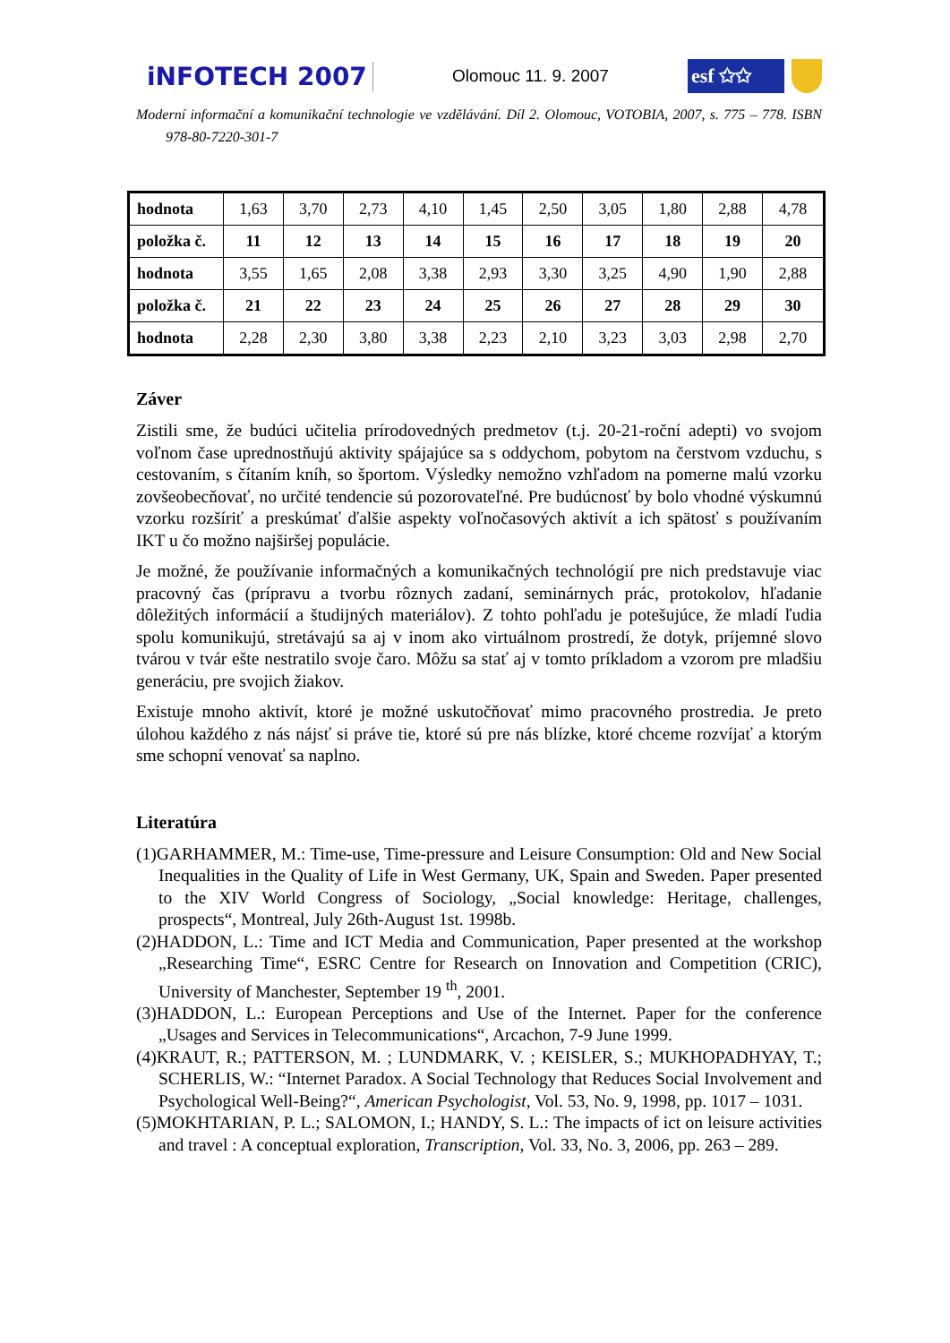iNFOTECH 2007 Olomouc 11. 9. 2007 esf ✩✩
Moderní informační a komunikační technologie ve vzdělávání. Díl 2. Olomouc, VOTOBIA, 2007, s. 775 – 778. ISBN 978-80-7220-301-7
| hodnota | 1,63 | 3,70 | 2,73 | 4,10 | 1,45 | 2,50 | 3,05 | 1,80 | 2,88 | 4,78 |
| položka č. | 11 | 12 | 13 | 14 | 15 | 16 | 17 | 18 | 19 | 20 |
| hodnota | 3,55 | 1,65 | 2,08 | 3,38 | 2,93 | 3,30 | 3,25 | 4,90 | 1,90 | 2,88 |
| položka č. | 21 | 22 | 23 | 24 | 25 | 26 | 27 | 28 | 29 | 30 |
| hodnota | 2,28 | 2,30 | 3,80 | 3,38 | 2,23 | 2,10 | 3,23 | 3,03 | 2,98 | 2,70 |
Záver
Zistili sme, že budúci učitelia prírodovedných predmetov (t.j. 20-21-roční adepti) vo svojom voľnom čase uprednostňujú aktivity spájajúce sa s oddychom, pobytom na čerstvom vzduchu, s cestovaním, s čítaním kníh, so športom. Výsledky nemožno vzhľadom na pomerne malú vzorku zovšeobecňovať, no určité tendencie sú pozorovateľné. Pre budúcnosť by bolo vhodné výskumnú vzorku rozšíriť a preskúmať ďalšie aspekty voľnočasových aktivít a ich spätosť s používaním IKT u čo možno najširšej populácie.
Je možné, že používanie informačných a komunikačných technológií pre nich predstavuje viac pracovný čas (prípravu a tvorbu rôznych zadaní, seminárnych prác, protokolov, hľadanie dôležitých informácií a študijných materiálov). Z tohto pohľadu je potešujúce, že mladí ľudia spolu komunikujú, stretávajú sa aj v inom ako virtuálnom prostredí, že dotyk, príjemné slovo tvárou v tvár ešte nestratilo svoje čaro. Môžu sa stať aj v tomto príkladom a vzorom pre mladšiu generáciu, pre svojich žiakov.
Existuje mnoho aktivít, ktoré je možné uskutočňovať mimo pracovného prostredia. Je preto úlohou každého z nás nájsť si práve tie, ktoré sú pre nás blízke, ktoré chceme rozvíjať a ktorým sme schopní venovať sa naplno.
Literatúra
(1)GARHAMMER, M.: Time-use, Time-pressure and Leisure Consumption: Old and New Social Inequalities in the Quality of Life in West Germany, UK, Spain and Sweden. Paper presented to the XIV World Congress of Sociology, „Social knowledge: Heritage, challenges, prospects“, Montreal, July 26th-August 1st. 1998b.
(2)HADDON, L.: Time and ICT Media and Communication, Paper presented at the workshop „Researching Time“, ESRC Centre for Research on Innovation and Competition (CRIC), University of Manchester, September 19 <sup>th</sup>, 2001.
(3)HADDON, L.: European Perceptions and Use of the Internet. Paper for the conference „Usages and Services in Telecommunications“, Arcachon, 7-9 June 1999.
(4)KRAUT, R.; PATTERSON, M. ; LUNDMARK, V. ; KEISLER, S.; MUKHOPADHYAY, T.; SCHERLIS, W.: “Internet Paradox. A Social Technology that Reduces Social Involvement and Psychological Well-Being?“, American Psychologist, Vol. 53, No. 9, 1998, pp. 1017 – 1031.
(5)MOKHTARIAN, P. L.; SALOMON, I.; HANDY, S. L.: The impacts of ict on leisure activities and travel : A conceptual exploration, Transcription, Vol. 33, No. 3, 2006, pp. 263 – 289.